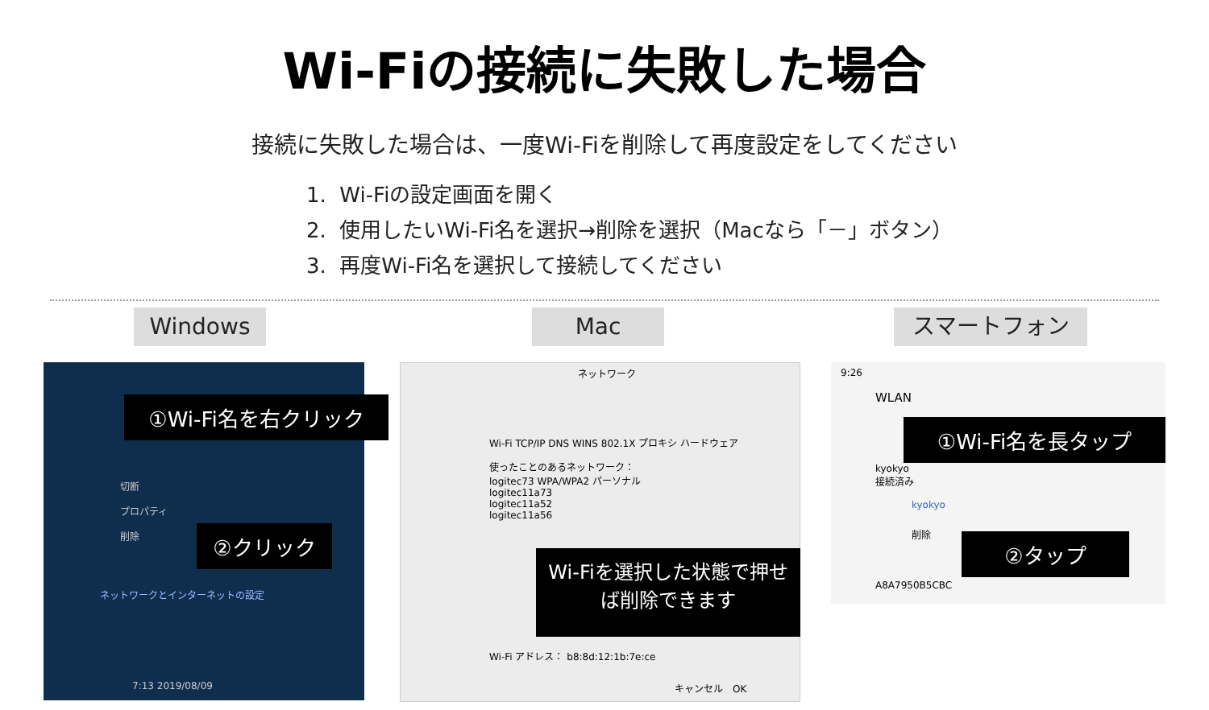Wi-Fiの接続に失敗した場合
接続に失敗した場合は、一度Wi-Fiを削除して再度設定をしてください
1. Wi-Fiの設定画面を開く
2. 使用したいWi-Fi名を選択→削除を選択（Macなら「－」ボタン）
3. 再度Wi-Fi名を選択して接続してください
Windows Mac スマートフォン
①Wi-Fi名を右クリック
切断
プロパティ
削除
②クリック
ネットワークとインターネットの設定
7:13 2019/08/09
ネットワーク
Wi-Fi TCP/IP DNS WINS 802.1X プロキシ ハードウェア
使ったことのあるネットワーク：
logitec73 WPA/WPA2 パーソナル
logitec11a73
logitec11a52
logitec11a56
Wi-Fiを選択した状態で押せば削除できます
Wi-Fi アドレス： b8:8d:12:1b:7e:ce
キャンセル　OK
9:26
WLAN
①Wi-Fi名を長タップ
kyokyo
接続済み
kyokyo
削除 ②タップ
A8A7950B5CBC